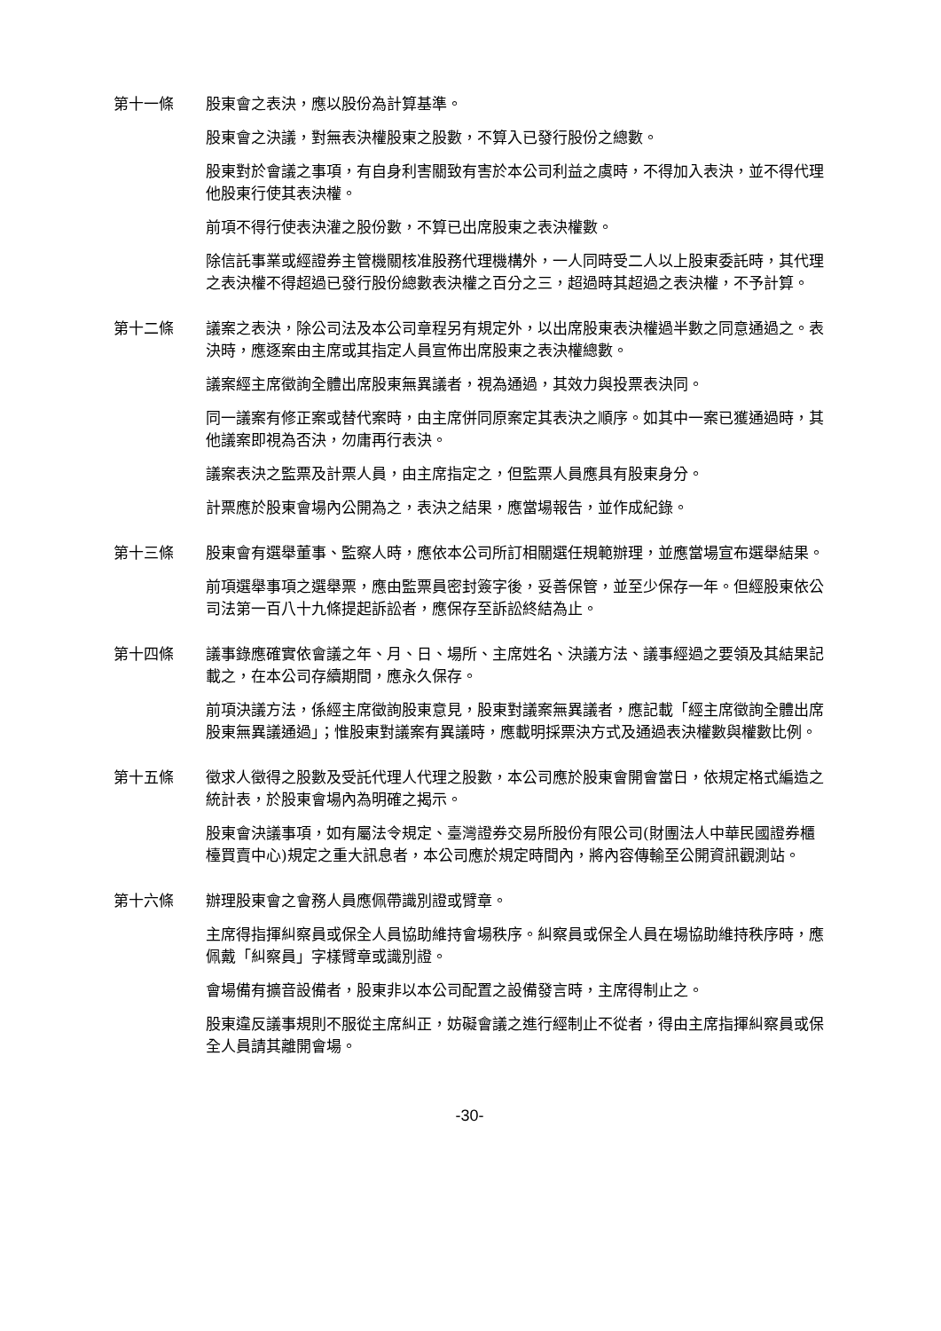第十一條 股東會之表決，應以股份為計算基準。
股東會之決議，對無表決權股東之股數，不算入已發行股份之總數。
股東對於會議之事項，有自身利害關致有害於本公司利益之虞時，不得加入表決，並不得代理他股東行使其表決權。
前項不得行使表決灌之股份數，不算已出席股東之表決權數。
除信託事業或經證券主管機關核准股務代理機構外，一人同時受二人以上股東委託時，其代理之表決權不得超過已發行股份總數表決權之百分之三，超過時其超過之表決權，不予計算。
第十二條 議案之表決，除公司法及本公司章程另有規定外，以出席股東表決權過半數之同意通過之。表決時，應逐案由主席或其指定人員宣佈出席股東之表決權總數。
議案經主席徵詢全體出席股東無異議者，視為通過，其效力與投票表決同。
同一議案有修正案或替代案時，由主席併同原案定其表決之順序。如其中一案已獲通過時，其他議案即視為否決，勿庸再行表決。
議案表決之監票及計票人員，由主席指定之，但監票人員應具有股東身分。
計票應於股東會場內公開為之，表決之結果，應當場報告，並作成紀錄。
第十三條 股東會有選舉董事、監察人時，應依本公司所訂相關選任規範辦理，並應當場宣布選舉結果。
前項選舉事項之選舉票，應由監票員密封簽字後，妥善保管，並至少保存一年。但經股東依公司法第一百八十九條提起訴訟者，應保存至訴訟終結為止。
第十四條 議事錄應確實依會議之年、月、日、場所、主席姓名、決議方法、議事經過之要領及其結果記載之，在本公司存續期間，應永久保存。
前項決議方法，係經主席徵詢股東意見，股東對議案無異議者，應記載「經主席徵詢全體出席股東無異議通過」；惟股東對議案有異議時，應載明採票決方式及通過表決權數與權數比例。
第十五條 徵求人徵得之股數及受託代理人代理之股數，本公司應於股東會開會當日，依規定格式編造之統計表，於股東會場內為明確之揭示。
股東會決議事項，如有屬法令規定、臺灣證券交易所股份有限公司(財團法人中華民國證券櫃檯買賣中心)規定之重大訊息者，本公司應於規定時間內，將內容傳輸至公開資訊觀測站。
第十六條 辦理股東會之會務人員應佩帶識別證或臂章。
主席得指揮糾察員或保全人員協助維持會場秩序。糾察員或保全人員在場協助維持秩序時，應佩戴「糾察員」字樣臂章或識別證。
會場備有擴音設備者，股東非以本公司配置之設備發言時，主席得制止之。
股東違反議事規則不服從主席糾正，妨礙會議之進行經制止不從者，得由主席指揮糾察員或保全人員請其離開會場。
-30-